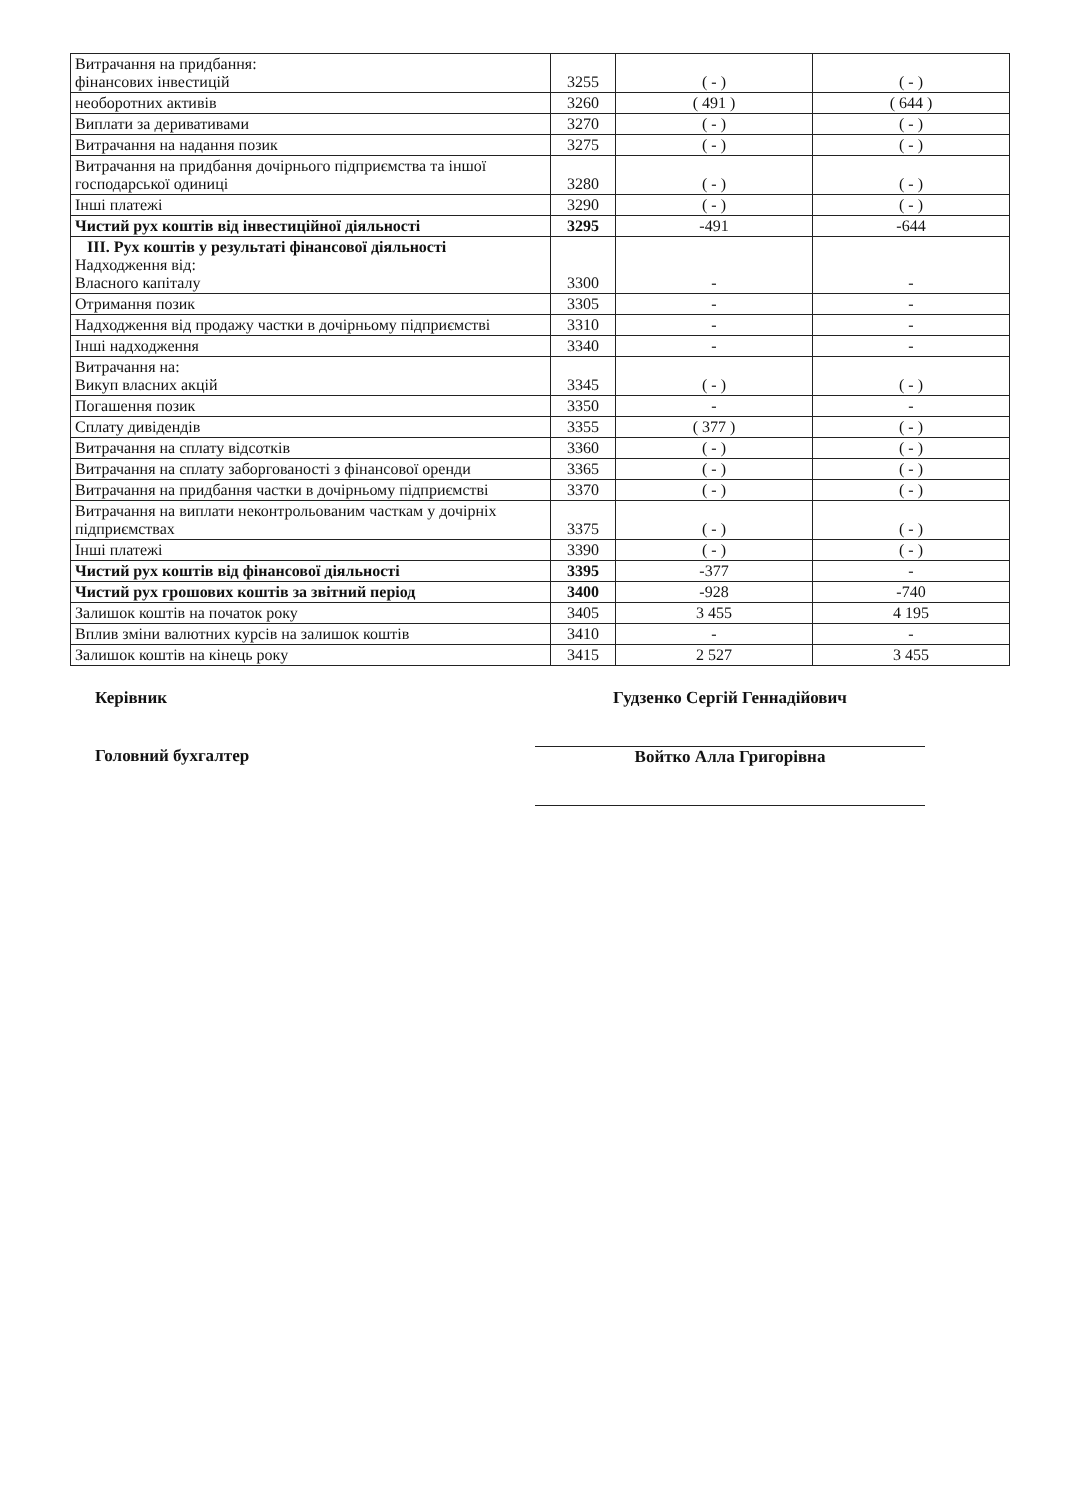| Витрачання на придбання: фінансових інвестицій | 3255 | ( - ) | ( - ) |
| необоротних активів | 3260 | ( 491 ) | ( 644 ) |
| Виплати за деривативами | 3270 | ( - ) | ( - ) |
| Витрачання на надання позик | 3275 | ( - ) | ( - ) |
| Витрачання на придбання дочірнього підприємства та іншої господарської одиниці | 3280 | ( - ) | ( - ) |
| Інші платежі | 3290 | ( - ) | ( - ) |
| Чистий рух коштів від інвестиційної діяльності | 3295 | -491 | -644 |
| ІІІ. Рух коштів у результаті фінансової діяльності Надходження від: Власного капіталу | 3300 | - | - |
| Отримання позик | 3305 | - | - |
| Надходження від продажу частки в дочірньому підприємстві | 3310 | - | - |
| Інші надходження | 3340 | - | - |
| Витрачання на: Викуп власних акцій | 3345 | ( - ) | ( - ) |
| Погашення позик | 3350 | - | - |
| Сплату дивідендів | 3355 | ( 377 ) | ( - ) |
| Витрачання на сплату відсотків | 3360 | ( - ) | ( - ) |
| Витрачання на сплату заборгованості з фінансової оренди | 3365 | ( - ) | ( - ) |
| Витрачання на придбання частки в дочірньому підприємстві | 3370 | ( - ) | ( - ) |
| Витрачання на виплати неконтрольованим часткам у дочірніх підприємствах | 3375 | ( - ) | ( - ) |
| Інші платежі | 3390 | ( - ) | ( - ) |
| Чистий рух коштів від фінансової діяльності | 3395 | -377 | - |
| Чистий рух грошових коштів за звітний період | 3400 | -928 | -740 |
| Залишок коштів на початок року | 3405 | 3 455 | 4 195 |
| Вплив зміни валютних курсів на залишок коштів | 3410 | - | - |
| Залишок коштів на кінець року | 3415 | 2 527 | 3 455 |
Керівник
Головний бухгалтер
Гудзенко Сергій Геннадійович
Войтко Алла Григорівна